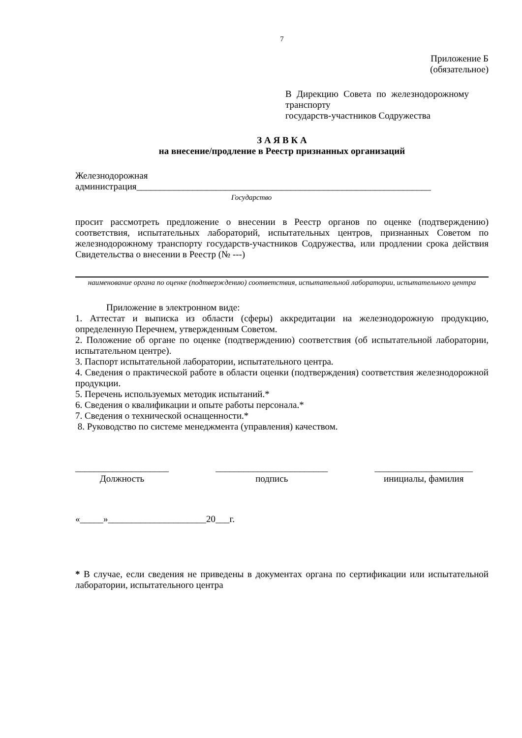7
Приложение Б
(обязательное)
В Дирекцию Совета по железнодорожному транспорту
государств-участников Содружества
З А Я В К А
на внесение/продление в Реестр признанных организаций
Железнодорожная
администрация_______________________________________________________________
Государство
просит рассмотреть предложение о внесении в Реестр органов по оценке (подтверждению) соответствия, испытательных лабораторий, испытательных центров, признанных Советом по железнодорожному транспорту государств-участников Содружества, или продлении срока действия Свидетельства о внесении в Реестр (№ ---)
наименование органа по оценке (подтверждению) соответствия, испытательной лаборатории, испытательного центра
Приложение в электронном виде:
1. Аттестат и выписка из области (сферы) аккредитации на железнодорожную продукцию, определенную Перечнем, утвержденным Советом.
2. Положение об органе по оценке (подтверждению) соответствия (об испытательной лаборатории, испытательном центре).
3. Паспорт испытательной лаборатории, испытательного центра.
4. Сведения о практической работе в области оценки (подтверждения) соответствия железнодорожной продукции.
5. Перечень используемых методик испытаний.*
6. Сведения о квалификации и опыте работы персонала.*
7. Сведения о технической оснащенности.*
8. Руководство по системе менеджмента (управления) качеством.
____________________
Должность
________________________
подпись
_____________________
инициалы, фамилия
«_____»_____________________20___г.
* В случае, если сведения не приведены в документах органа по сертификации или испытательной лаборатории, испытательного центра